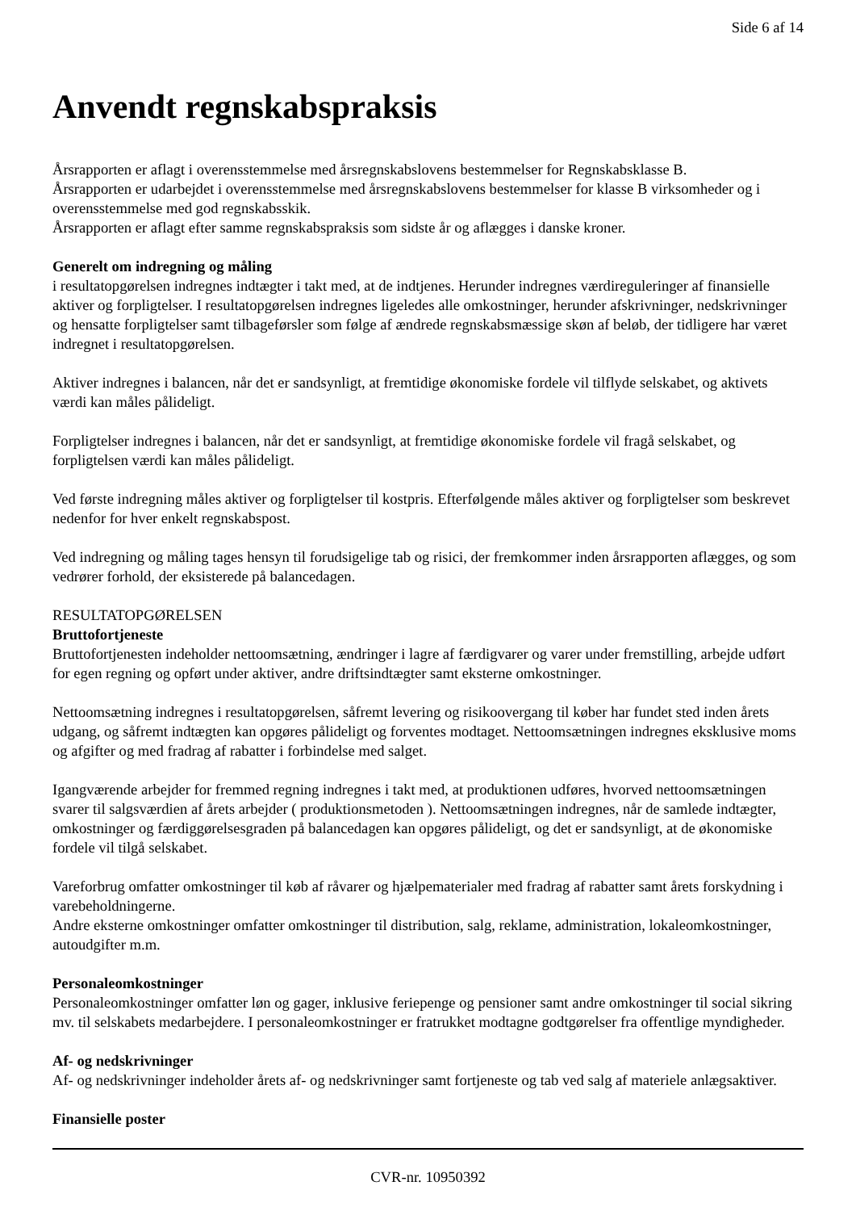Side 6 af 14
Anvendt regnskabspraksis
Årsrapporten er aflagt i overensstemmelse med årsregnskabslovens bestemmelser for Regnskabsklasse B.
Årsrapporten er udarbejdet i overensstemmelse med årsregnskabslovens bestemmelser for klasse B virksomheder og i overensstemmelse med god regnskabsskik.
Årsrapporten er aflagt efter samme regnskabspraksis som sidste år og aflægges i danske kroner.
Generelt om indregning og måling
i resultatopgørelsen indregnes indtægter i takt med, at de indtjenes. Herunder indregnes værdireguleringer af finansielle aktiver og forpligtelser. I resultatopgørelsen indregnes ligeledes alle omkostninger, herunder afskrivninger, nedskrivninger og hensatte forpligtelser samt tilbageførsler som følge af ændrede regnskabsmæssige skøn af beløb, der tidligere har været indregnet i resultatopgørelsen.
Aktiver indregnes i balancen, når det er sandsynligt, at fremtidige økonomiske fordele vil tilflyde selskabet, og aktivets værdi kan måles pålideligt.
Forpligtelser indregnes i balancen, når det er sandsynligt, at fremtidige økonomiske fordele vil fragå selskabet, og forpligtelsen værdi kan måles pålideligt.
Ved første indregning måles aktiver og forpligtelser til kostpris. Efterfølgende måles aktiver og forpligtelser som beskrevet nedenfor for hver enkelt regnskabspost.
Ved indregning og måling tages hensyn til forudsigelige tab og risici, der fremkommer inden årsrapporten aflægges, og som vedrører forhold, der eksisterede på balancedagen.
RESULTATOPGØRELSEN
Bruttofortjeneste
Bruttofortjenesten indeholder nettoomsætning, ændringer i lagre af færdigvarer og varer under fremstilling, arbejde udført for egen regning og opført under aktiver, andre driftsindtægter samt eksterne omkostninger.
Nettoomsætning indregnes i resultatopgørelsen, såfremt levering og risikoovergang til køber har fundet sted inden årets udgang, og såfremt indtægten kan opgøres pålideligt og forventes modtaget. Nettoomsætningen indregnes eksklusive moms og afgifter og med fradrag af rabatter i forbindelse med salget.
Igangværende arbejder for fremmed regning indregnes i takt med, at produktionen udføres, hvorved nettoomsætningen svarer til salgsværdien af årets arbejder ( produktionsmetoden ). Nettoomsætningen indregnes, når de samlede indtægter, omkostninger og færdiggørelsesgraden på balancedagen kan opgøres pålideligt, og det er sandsynligt, at de økonomiske fordele vil tilgå selskabet.
Vareforbrug omfatter omkostninger til køb af råvarer og hjælpematerialer med fradrag af rabatter samt årets forskydning i varebeholdningerne.
Andre eksterne omkostninger omfatter omkostninger til distribution, salg, reklame, administration, lokaleomkostninger, autoudgifter m.m.
Personaleomkostninger
Personaleomkostninger omfatter løn og gager, inklusive feriepenge og pensioner samt andre omkostninger til social sikring mv. til selskabets medarbejdere. I personaleomkostninger er fratrukket modtagne godtgørelser fra offentlige myndigheder.
Af- og nedskrivninger
Af- og nedskrivninger indeholder årets af- og nedskrivninger samt fortjeneste og tab ved salg af materiele anlægsaktiver.
Finansielle poster
CVR-nr. 10950392